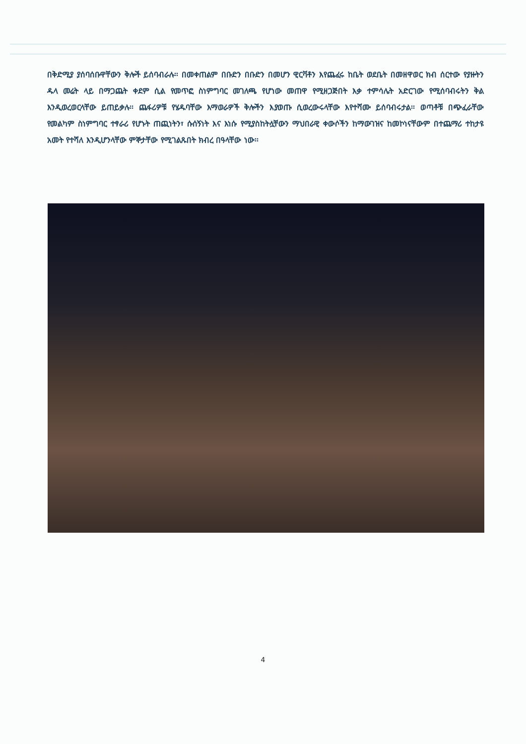በቅድሚያ ያሰባሰቡዋቸውን ቅሎች ይሰባብራሉ፡፡ በመቀጠልም በቡድን በቡድን በመሆን ዊርቫቶን እየጨፈሩ ከቤት ወደቤት በመዘዋወር ክብ ሰርተው የያዙትን ዱላ መሬት ላይ በማጋጨት ቀደም ሲል የመጥፎ ስነምግባር መገለጫ የሆነው መጠዋ የሚዘጋጅበት እቃ ተምሳሌት አድርገው የሚሰባብሩትን ቅል እንዲወረወርላቸው ይጠይቃሉ፡፡ ጨፋሪዎቹ የሄዱባቸው እማወራዎች ቅሎችን እያወጡ ሲወረውሩላቸው እየተሻሙ ይሰባብሩታል፡፡ ወጣቶቹ በጭፈራቸው የመልካም ስነምግባር ተፃራሪ የሆኑት ጠጪነትን፣ ሱሰኝነት እና እነሱ የሚያስከትሏቸውን ማህበራዊ ቀውሶችን ከማውገዝና ከመኮነናቸውም በተጨማሪ ተከታዩ አመት የተሻለ እንዲሆንላቸው ምኞታቸው የሚገልጹበት ክብረ በዓላቸው ነው፡፡
4